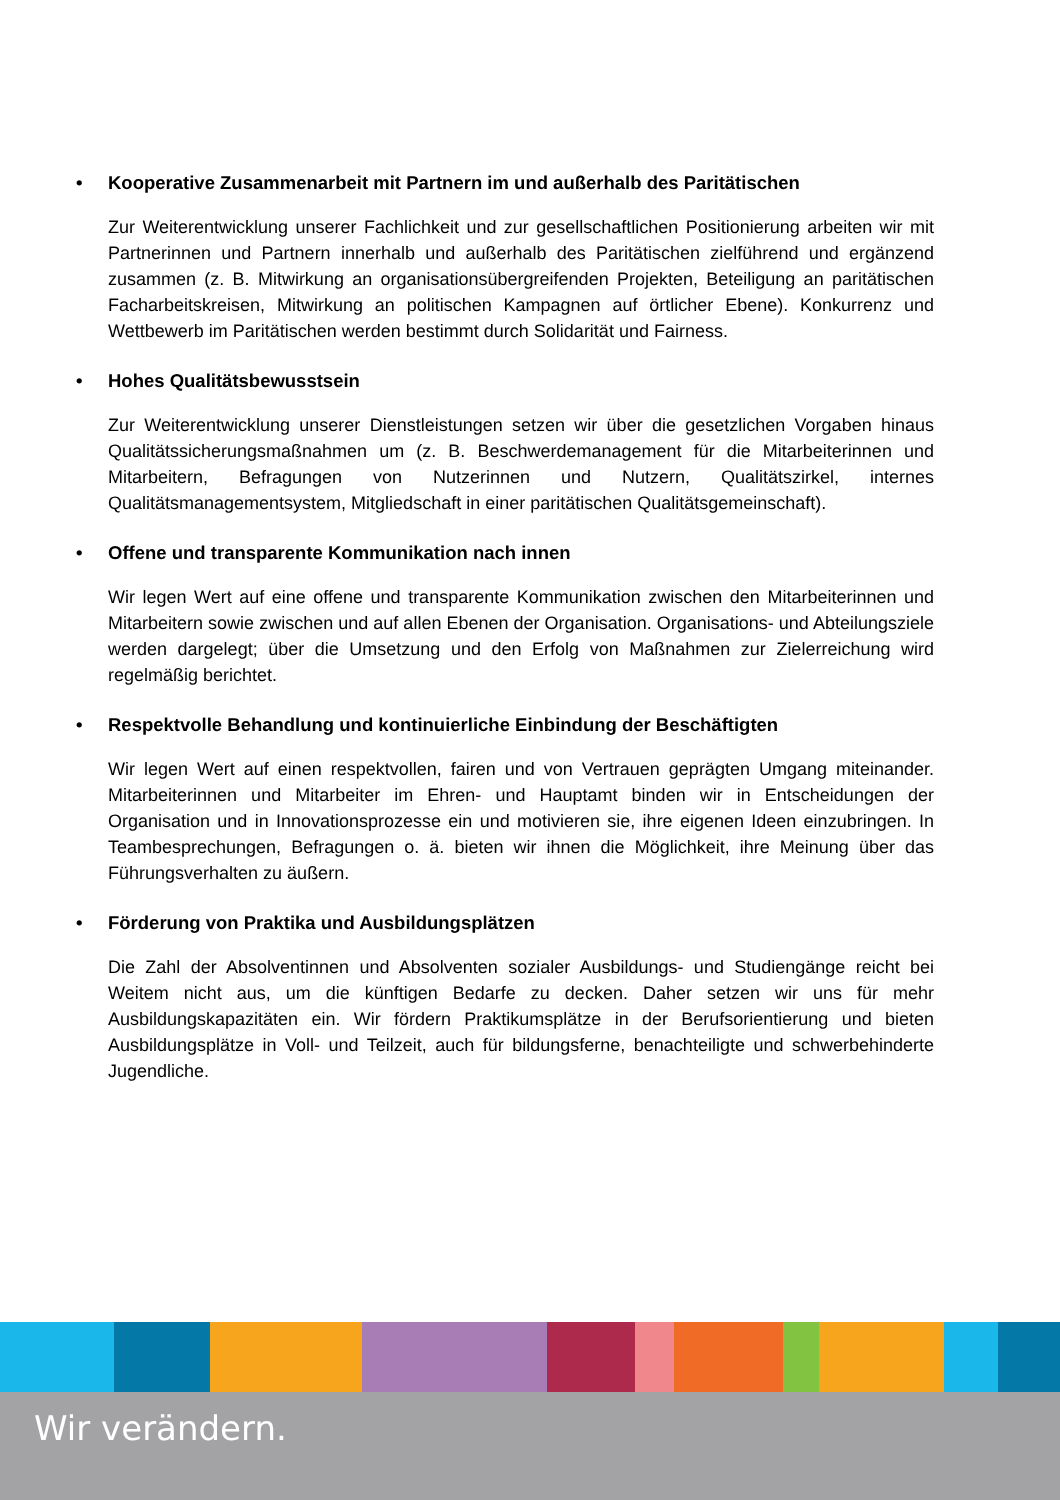• Kooperative Zusammenarbeit mit Partnern im und außerhalb des Paritätischen
Zur Weiterentwicklung unserer Fachlichkeit und zur gesellschaftlichen Positionierung arbeiten wir mit Partnerinnen und Partnern innerhalb und außerhalb des Paritätischen zielführend und ergänzend zusammen (z. B. Mitwirkung an organisationsübergreifenden Projekten, Beteiligung an paritätischen Facharbeitskreisen, Mitwirkung an politischen Kampagnen auf örtlicher Ebene). Konkurrenz und Wettbewerb im Paritätischen werden bestimmt durch Solidarität und Fairness.
• Hohes Qualitätsbewusstsein
Zur Weiterentwicklung unserer Dienstleistungen setzen wir über die gesetzlichen Vorgaben hinaus Qualitätssicherungsmaßnahmen um (z. B. Beschwerdemanagement für die Mitarbeiterinnen und Mitarbeitern, Befragungen von Nutzerinnen und Nutzern, Qualitätszirkel, internes Qualitätsmanagementsystem, Mitgliedschaft in einer paritätischen Qualitätsgemeinschaft).
• Offene und transparente Kommunikation nach innen
Wir legen Wert auf eine offene und transparente Kommunikation zwischen den Mitarbeiterinnen und Mitarbeitern sowie zwischen und auf allen Ebenen der Organisation. Organisations- und Abteilungsziele werden dargelegt; über die Umsetzung und den Erfolg von Maßnahmen zur Zielerreichung wird regelmäßig berichtet.
• Respektvolle Behandlung und kontinuierliche Einbindung der Beschäftigten
Wir legen Wert auf einen respektvollen, fairen und von Vertrauen geprägten Umgang miteinander. Mitarbeiterinnen und Mitarbeiter im Ehren- und Hauptamt binden wir in Entscheidungen der Organisation und in Innovationsprozesse ein und motivieren sie, ihre eigenen Ideen einzubringen. In Teambesprechungen, Befragungen o. ä. bieten wir ihnen die Möglichkeit, ihre Meinung über das Führungsverhalten zu äußern.
• Förderung von Praktika und Ausbildungsplätzen
Die Zahl der Absolventinnen und Absolventen sozialer Ausbildungs- und Studiengänge reicht bei Weitem nicht aus, um die künftigen Bedarfe zu decken. Daher setzen wir uns für mehr Ausbildungskapazitäten ein. Wir fördern Praktikumsplätze in der Berufsorientierung und bieten Ausbildungsplätze in Voll- und Teilzeit, auch für bildungsferne, benachteiligte und schwerbehinderte Jugendliche.
Wir verändern.